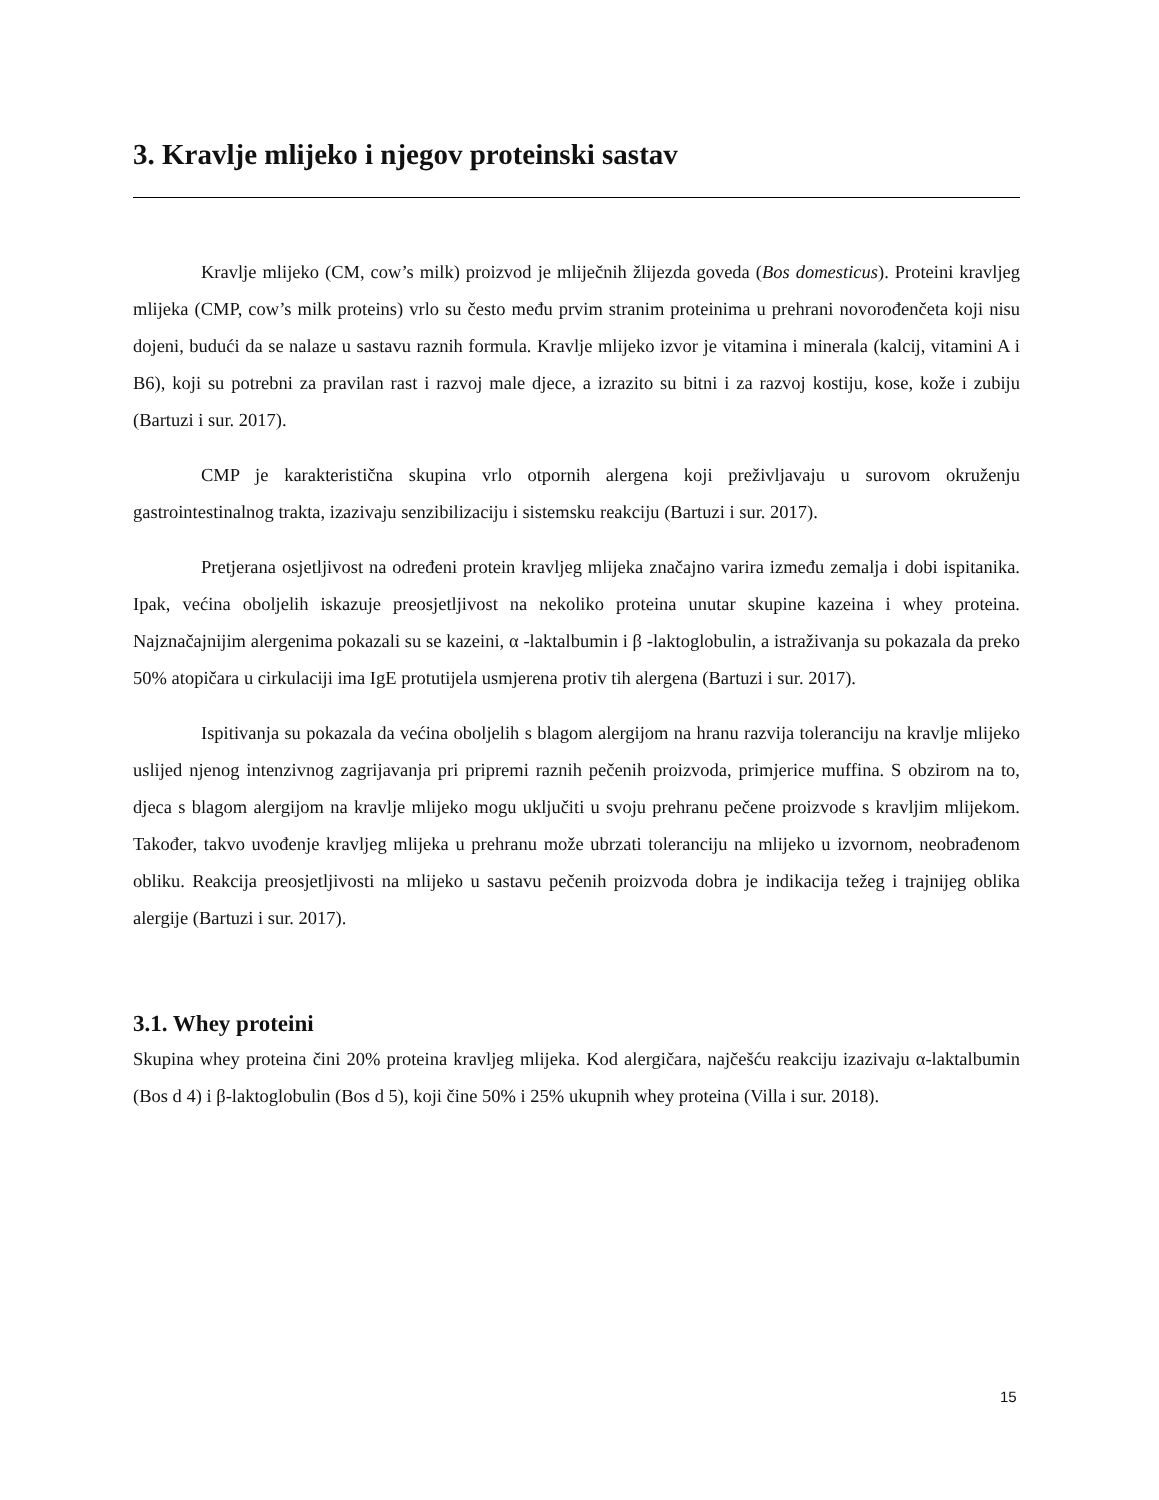3. Kravlje mlijeko i njegov proteinski sastav
Kravlje mlijeko (CM, cow’s milk) proizvod je mliječnih žlijezda goveda (Bos domesticus). Proteini kravljeg mlijeka (CMP, cow’s milk proteins) vrlo su često među prvim stranim proteinima u prehrani novorođenčeta koji nisu dojeni, budući da se nalaze u sastavu raznih formula. Kravlje mlijeko izvor je vitamina i minerala (kalcij, vitamini A i B6), koji su potrebni za pravilan rast i razvoj male djece, a izrazito su bitni i za razvoj kostiju, kose, kože i zubiju (Bartuzi i sur. 2017).
CMP je karakteristična skupina vrlo otpornih alergena koji preživljavaju u surovom okruženju gastrointestinalnog trakta, izazivaju senzibilizaciju i sistemsku reakciju (Bartuzi i sur. 2017).
Pretjerana osjetljivost na određeni protein kravljeg mlijeka značajno varira između zemalja i dobi ispitanika. Ipak, većina oboljelih iskazuje preosjetljivost na nekoliko proteina unutar skupine kazeina i whey proteina. Najznačajnijim alergenima pokazali su se kazeini, α -laktalbumin i β -laktoglobulin, a istraživanja su pokazala da preko 50% atopičara u cirkulaciji ima IgE protutijela usmjerena protiv tih alergena (Bartuzi i sur. 2017).
Ispitivanja su pokazala da većina oboljelih s blagom alergijom na hranu razvija toleranciju na kravlje mlijeko uslijed njenog intenzivnog zagrijavanja pri pripremi raznih pečenih proizvoda, primjerice muffina. S obzirom na to, djeca s blagom alergijom na kravlje mlijeko mogu uključiti u svoju prehranu pečene proizvode s kravljim mlijekom. Također, takvo uvođenje kravljeg mlijeka u prehranu može ubrzati toleranciju na mlijeko u izvornom, neobrađenom obliku. Reakcija preosjetljivosti na mlijeko u sastavu pečenih proizvoda dobra je indikacija težeg i trajnijeg oblika alergije (Bartuzi i sur. 2017).
3.1. Whey proteini
Skupina whey proteina čini 20% proteina kravljeg mlijeka. Kod alergičara, najčešću reakciju izazivaju α-laktalbumin (Bos d 4) i β-laktoglobulin (Bos d 5), koji čine 50% i 25% ukupnih whey proteina (Villa i sur. 2018).
15